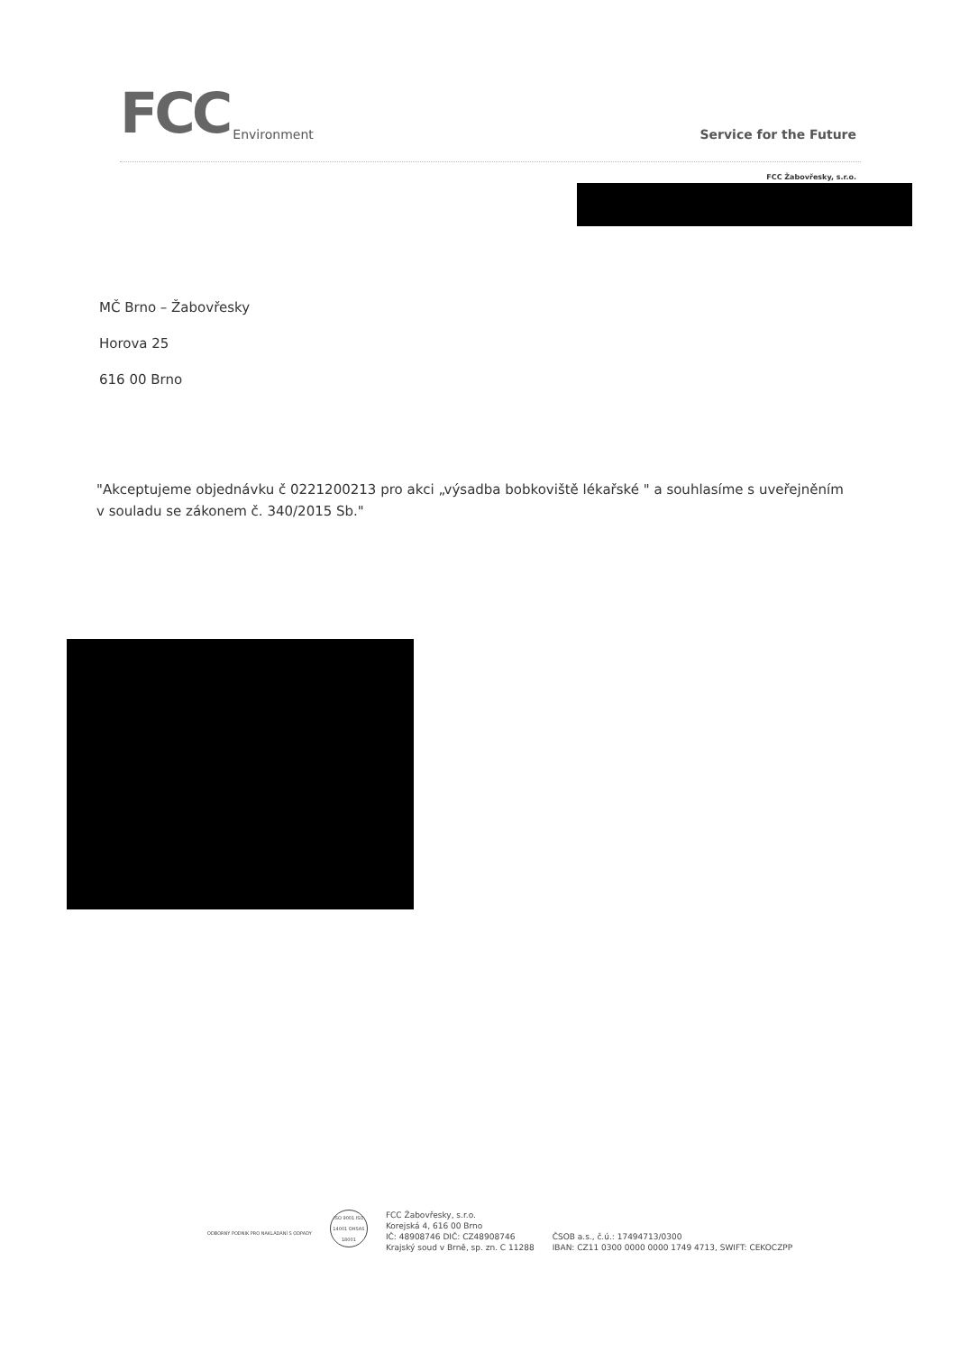FCC Environment
Service for the Future
FCC Žabovřesky, s.r.o.
MČ Brno – Žabovřesky
Horova 25
616 00 Brno
"Akceptujeme objednávku č 0221200213 pro akci „výsadba bobkoviště lékařské " a souhlasíme s uveřejněním v souladu se zákonem č. 340/2015 Sb."
ODBORNÝ PODNIK PRO NAKLÁDÁNÍ S ODPADY
ISO 9001 ISO 14001 OHSAS 18001
FCC Žabovřesky, s.r.o.
Korejská 4, 616 00 Brno
IČ: 48908746 DIČ: CZ48908746
Krajský soud v Brně, sp. zn. C 11288
ČSOB a.s., č.ú.: 17494713/0300
IBAN: CZ11 0300 0000 0000 1749 4713, SWIFT: CEKOCZPP